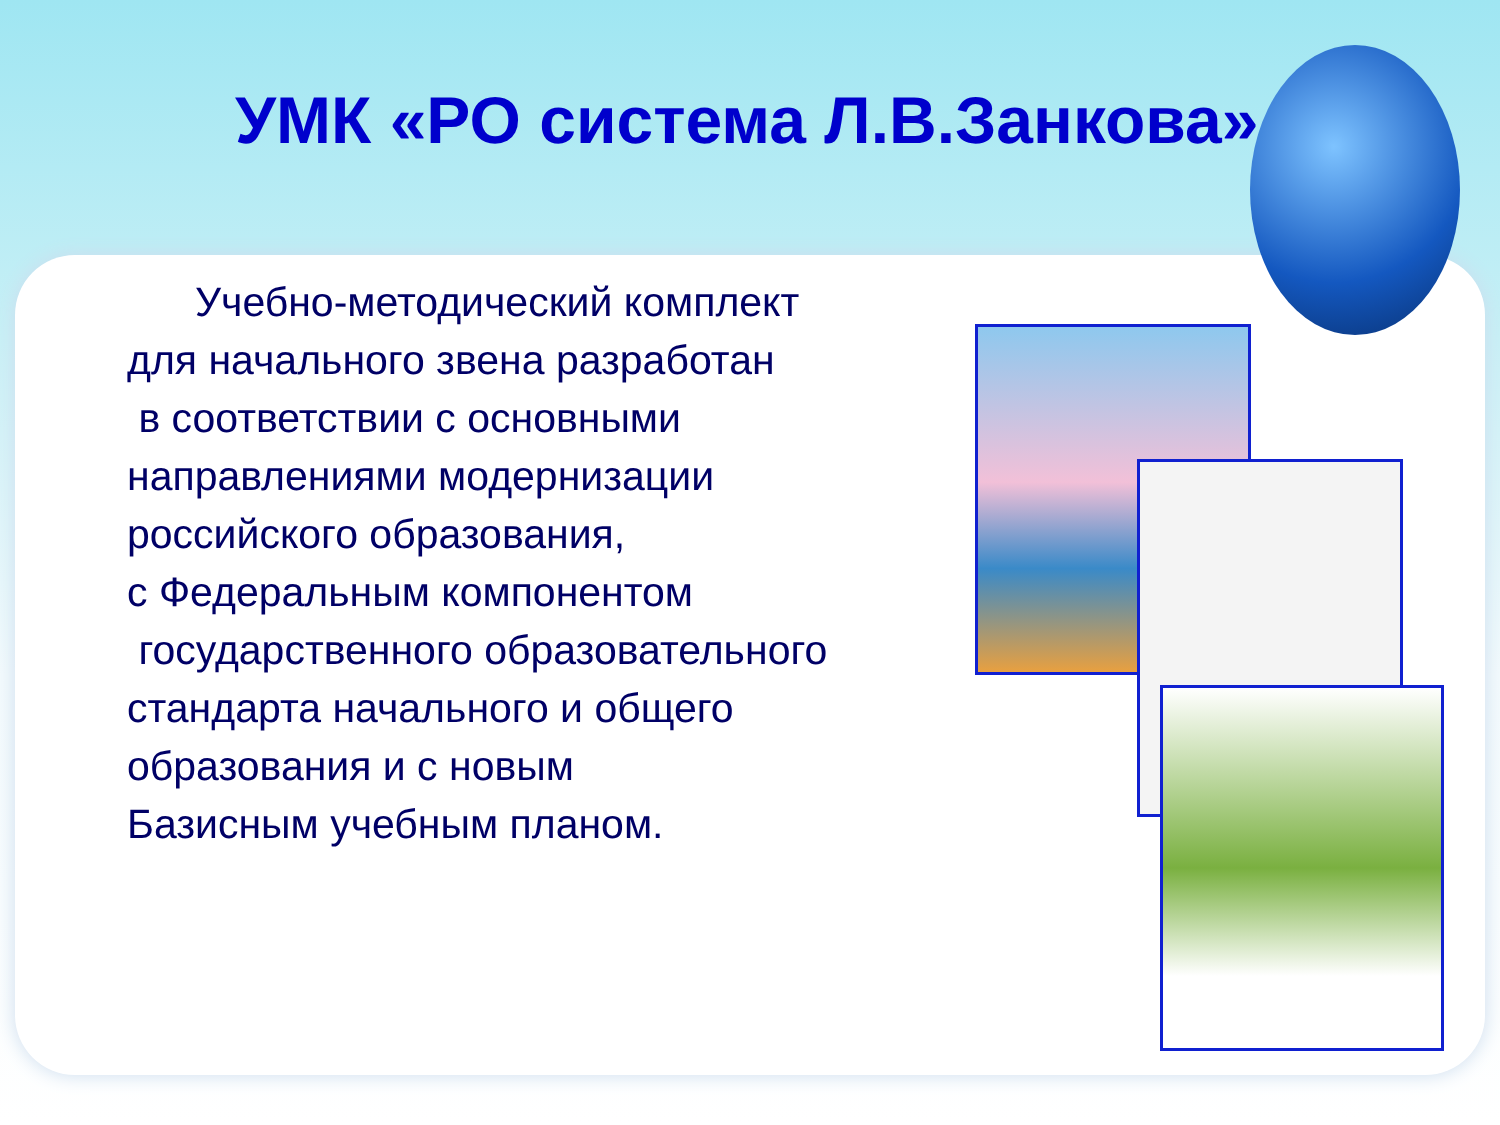УМК «РО система Л.В.Занкова»
Учебно-методический комплект
для начального звена разработан
в соответствии с основными
направлениями модернизации
российского образования,
с Федеральным компонентом
государственного образовательного
стандарта начального и общего
образования и с новым
Базисным учебным планом.